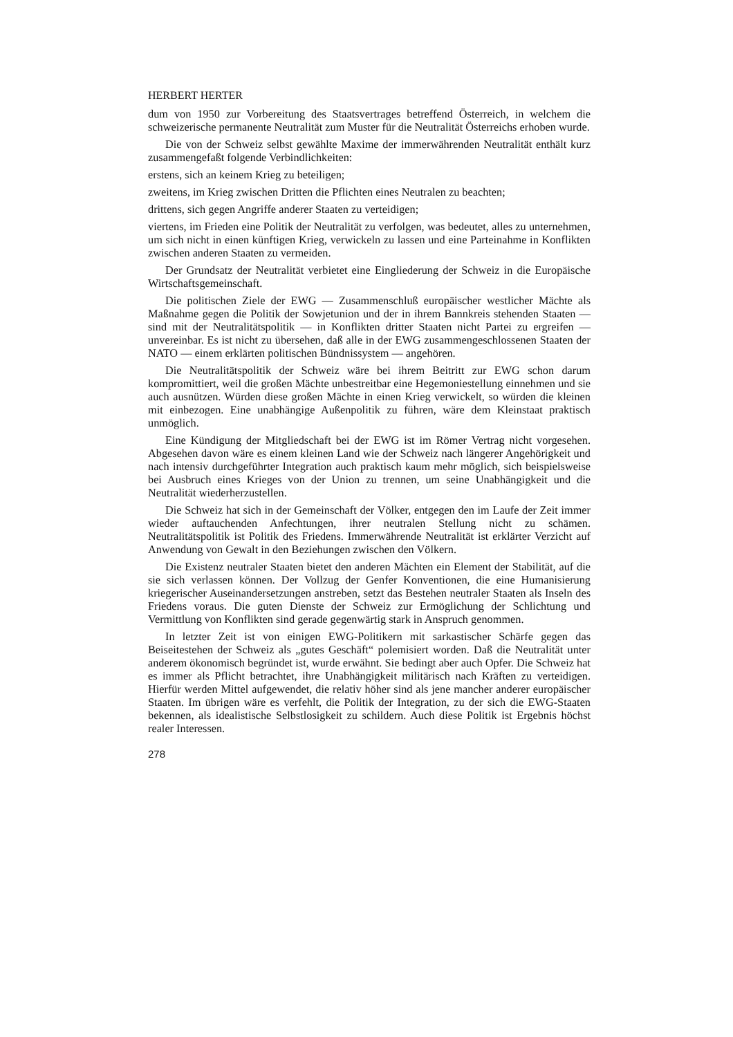HERBERT HERTER
dum von 1950 zur Vorbereitung des Staatsvertrages betreffend Österreich, in welchem die schweizerische permanente Neutralität zum Muster für die Neutralität Österreichs erhoben wurde.
Die von der Schweiz selbst gewählte Maxime der immerwährenden Neutralität enthält kurz zusammengefaßt folgende Verbindlichkeiten:
erstens, sich an keinem Krieg zu beteiligen;
zweitens, im Krieg zwischen Dritten die Pflichten eines Neutralen zu beachten;
drittens, sich gegen Angriffe anderer Staaten zu verteidigen;
viertens, im Frieden eine Politik der Neutralität zu verfolgen, was bedeutet, alles zu unternehmen, um sich nicht in einen künftigen Krieg, verwickeln zu lassen und eine Parteinahme in Konflikten zwischen anderen Staaten zu vermeiden.
Der Grundsatz der Neutralität verbietet eine Eingliederung der Schweiz in die Europäische Wirtschaftsgemeinschaft.
Die politischen Ziele der EWG — Zusammenschluß europäischer westlicher Mächte als Maßnahme gegen die Politik der Sowjetunion und der in ihrem Bannkreis stehenden Staaten — sind mit der Neutralitätspolitik — in Konflikten dritter Staaten nicht Partei zu ergreifen — unvereinbar. Es ist nicht zu übersehen, daß alle in der EWG zusammengeschlossenen Staaten der NATO — einem erklärten politischen Bündnissystem — angehören.
Die Neutralitätspolitik der Schweiz wäre bei ihrem Beitritt zur EWG schon darum kompromittiert, weil die großen Mächte unbestreitbar eine Hegemoniestellung einnehmen und sie auch ausnützen. Würden diese großen Mächte in einen Krieg verwickelt, so würden die kleinen mit einbezogen. Eine unabhängige Außenpolitik zu führen, wäre dem Kleinstaat praktisch unmöglich.
Eine Kündigung der Mitgliedschaft bei der EWG ist im Römer Vertrag nicht vorgesehen. Abgesehen davon wäre es einem kleinen Land wie der Schweiz nach längerer Angehörigkeit und nach intensiv durchgeführter Integration auch praktisch kaum mehr möglich, sich beispielsweise bei Ausbruch eines Krieges von der Union zu trennen, um seine Unabhängigkeit und die Neutralität wiederherzustellen.
Die Schweiz hat sich in der Gemeinschaft der Völker, entgegen den im Laufe der Zeit immer wieder auftauchenden Anfechtungen, ihrer neutralen Stellung nicht zu schämen. Neutralitätspolitik ist Politik des Friedens. Immerwährende Neutralität ist erklärter Verzicht auf Anwendung von Gewalt in den Beziehungen zwischen den Völkern.
Die Existenz neutraler Staaten bietet den anderen Mächten ein Element der Stabilität, auf die sie sich verlassen können. Der Vollzug der Genfer Konventionen, die eine Humanisierung kriegerischer Auseinandersetzungen anstreben, setzt das Bestehen neutraler Staaten als Inseln des Friedens voraus. Die guten Dienste der Schweiz zur Ermöglichung der Schlichtung und Vermittlung von Konflikten sind gerade gegenwärtig stark in Anspruch genommen.
In letzter Zeit ist von einigen EWG-Politikern mit sarkastischer Schärfe gegen das Beiseitestehen der Schweiz als „gutes Geschäft“ polemisiert worden. Daß die Neutralität unter anderem ökonomisch begründet ist, wurde erwähnt. Sie bedingt aber auch Opfer. Die Schweiz hat es immer als Pflicht betrachtet, ihre Unabhängigkeit militärisch nach Kräften zu verteidigen. Hierfür werden Mittel aufgewendet, die relativ höher sind als jene mancher anderer europäischer Staaten. Im übrigen wäre es verfehlt, die Politik der Integration, zu der sich die EWG-Staaten bekennen, als idealistische Selbstlosigkeit zu schildern. Auch diese Politik ist Ergebnis höchst realer Interessen.
278